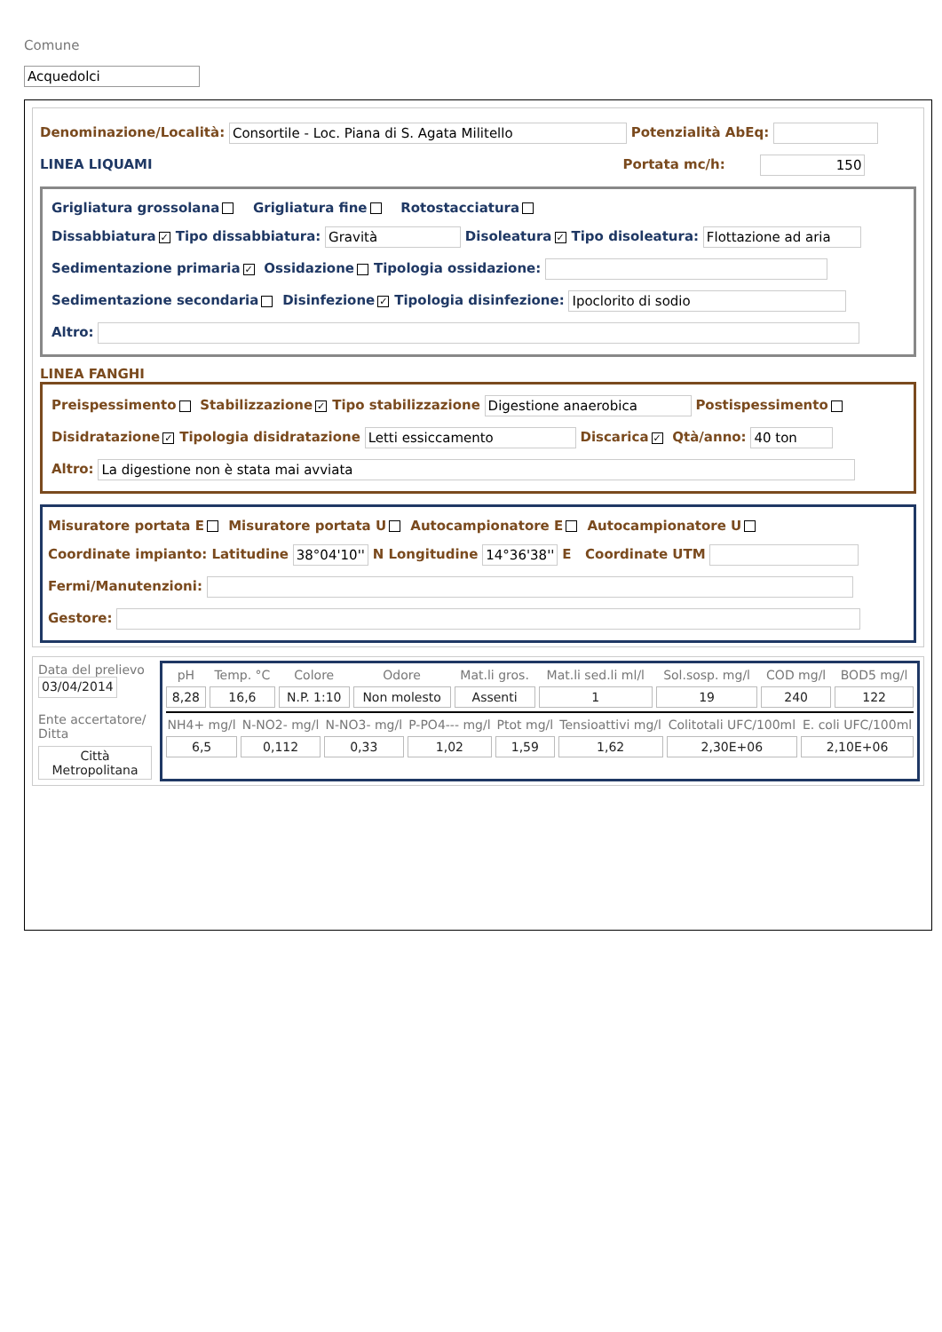Comune
Acquedolci
Denominazione/Località: Consortile - Loc. Piana di S. Agata Militello Potenzialità AbEq:
LINEA LIQUAMI Portata mc/h: 150
Grigliatura grossolana Grigliatura fine Rotostacciatura
Dissabbiatura ✓ Tipo dissabbiatura: Gravità Disoleatura ✓ Tipo disoleatura: Flottazione ad aria
Sedimentazione primaria ✓ Ossidazione Tipologia ossidazione:
Sedimentazione secondaria Disinfezione ✓ Tipologia disinfezione: Ipoclorito di sodio
Altro:
LINEA FANGHI
Preispessimento Stabilizzazione ✓ Tipo stabilizzazione Digestione anaerobica Postispessimento
Disidratazione ✓ Tipologia disidratazione Letti essiccamento Discarica ✓ Qtà/anno: 40 ton
Altro: La digestione non è stata mai avviata
Misuratore portata E Misuratore portata U Autocampionatore E Autocampionatore U
Coordinate impianto: Latitudine 38°04'10'' N Longitudine 14°36'38'' E Coordinate UTM
Fermi/Manutenzioni:
Gestore:
Data del prelievo
03/04/2014
Ente accertatore/ Ditta
Città Metropolitana
| pH | Temp. °C | Colore | Odore | Mat.li gros. | Mat.li sed.li ml/l | Sol.sosp. mg/l | COD mg/l | BOD5 mg/l |
| 8,28 | 16,6 | N.P. 1:10 | Non molesto | Assenti | 1 | 19 | 240 | 122 |
| NH4+ mg/l | N-NO2- mg/l | N-NO3- mg/l | P-PO4--- mg/l | Ptot mg/l | Tensioattivi mg/l | Colitotali UFC/100ml | E. coli UFC/100ml |
| 6,5 | 0,112 | 0,33 | 1,02 | 1,59 | 1,62 | 2,30E+06 | 2,10E+06 |